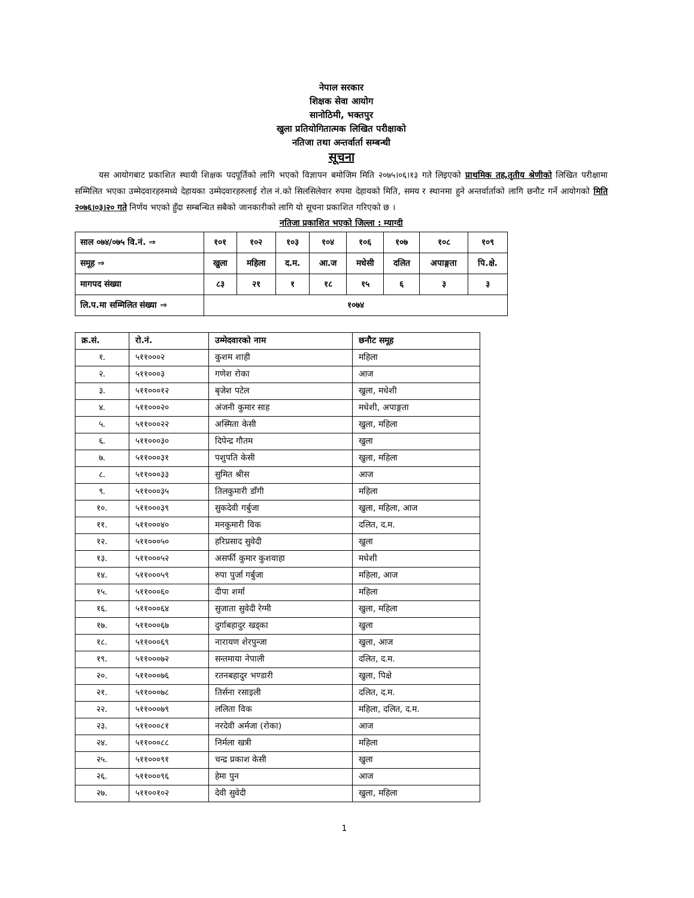नेपाल सरकार
शिक्षक सेवा आयोग
सानोठिमी, भक्तपुर
खुला प्रतियोगितात्मक लिखित परीक्षाको
नतिजा तथा अन्तर्वार्ता सम्बन्धी
सूचना
यस आयोगबाट प्रकाशित स्थायी शिक्षक पदपूर्तिको लागि भएको विज्ञापन बमोजिम मिति २०७५।०६।१३ गते लिइएको प्राथमिक तह,तृतीय श्रेणीको लिखित परीक्षामा सम्मिलित भएका उम्मेदवारहरुमध्ये देहायका उम्मेदवारहरुलाई रोल नं.को सिलसिलेवार रुपमा देहायको मिति, समय र स्थानमा हुने अन्तर्वार्ताको लागि छनौट गर्ने आयोगको मिति २०७६।०३।२० गते निर्णय भएको हुँदा सम्बन्धित सबैको जानकारीको लागि यो सूचना प्रकाशित गरिएको छ ।
नतिजा प्रकाशित भएको जिल्ला : म्याग्दी
| साल ०७४/०७५ वि.नं. ⇒ | १०१ | १०२ | १०३ | १०४ | १०६ | १०७ | १०८ | १०९ |
| समूह ⇒ | खुला | महिला | द.म. | आ.ज | मधेसी | दलित | अपाङ्गता | पि.क्षे. |
| मागपद संख्या | ८३ | २१ | १ | १८ | १५ | ६ | ३ | ३ |
| लि.प.मा सम्मिलित संख्या ⇒ | १०७४ | | | | | | | |
| क्र.सं. | रो.नं. | उम्मेदवारको नाम | छनौट समूह |
| --- | --- | --- | --- |
| १. | ५११०००२ | कुशम शाही | महिला |
| २. | ५११०००३ | गणेश रोका | आज |
| ३. | ५११०००१२ | बृजेश पटेल | खुला, मधेशी |
| ४. | ५११०००२० | अंजनी कुमार साह | मधेशी, अपाङ्गता |
| ५. | ५११०००२२ | अस्मिता केसी | खुला, महिला |
| ६. | ५११०००३० | दिपेन्द्र गौतम | खुला |
| ७. | ५११०००३१ | पशुपति केसी | खुला, महिला |
| ८. | ५११०००३३ | सुमित श्रीस | आज |
| ९. | ५११०००३५ | तिलकुमारी डाँगी | महिला |
| १०. | ५११०००३९ | सुकदेवी गर्बुजा | खुला, महिला, आज |
| ११. | ५११०००४० | मनकुमारी विक | दलित, द.म. |
| १२. | ५११०००५० | हरिप्रसाद सुवेदी | खुला |
| १३. | ५११०००५२ | असर्फी कुमार कुशवाहा | मधेशी |
| १४. | ५११०००५९ | रुपा पुर्जा गर्बुजा | महिला, आज |
| १५. | ५११०००६० | दीपा शर्मा | महिला |
| १६. | ५११०००६४ | सुजाता सुवेदी रेग्मी | खुला, महिला |
| १७. | ५११०००६७ | दुर्गाबहादुर खड्का | खुला |
| १८. | ५११०००६९ | नारायण शेरपुन्जा | खुला, आज |
| १९. | ५११०००७२ | सन्तमाया नेपाली | दलित, द.म. |
| २०. | ५११०००७६ | रतनबहादुर भण्डारी | खुला, पिक्षे |
| २१. | ५११०००७८ | तिर्सना रसाइली | दलित, द.म. |
| २२. | ५११०००७९ | ललिता विक | महिला, दलित, द.म. |
| २३. | ५११०००८१ | नरदेवी अर्मजा (रोका) | आज |
| २४. | ५११०००८८ | निर्मला खत्री | महिला |
| २५. | ५११०००९१ | चन्द्र प्रकाश केसी | खुला |
| २६. | ५११०००९६ | हेमा पुन | आज |
| २७. | ५११००१०२ | देवी सुवेदी | खुला, महिला |
1